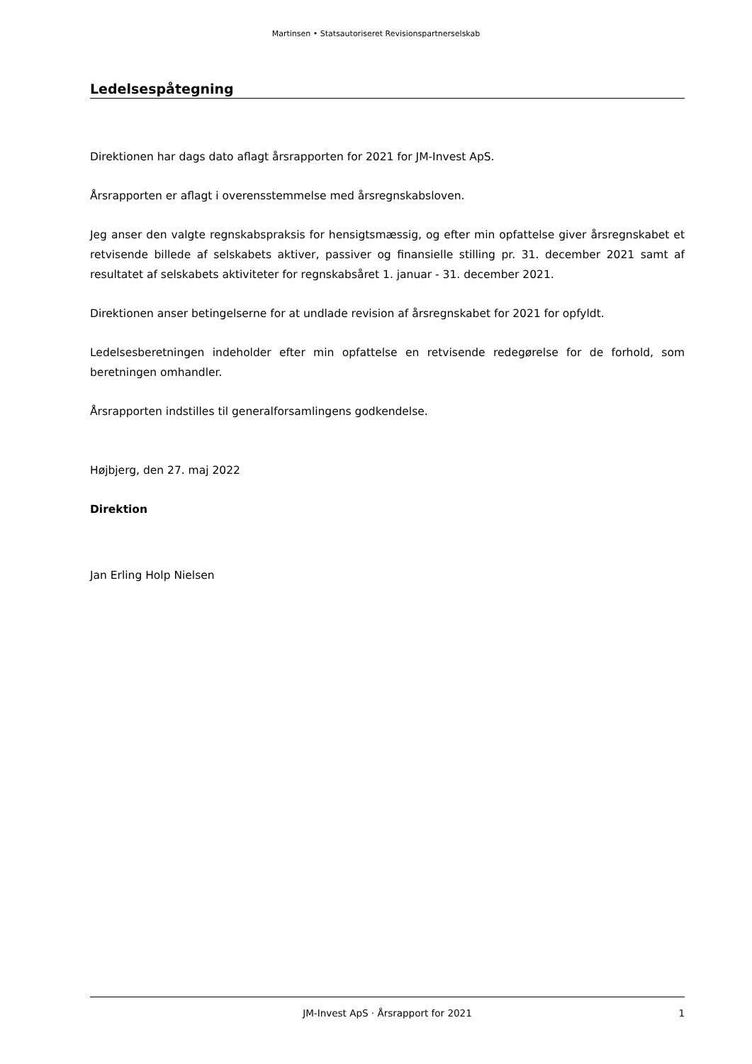Martinsen • Statsautoriseret Revisionspartnerselskab
Ledelsespåtegning
Direktionen har dags dato aflagt årsrapporten for 2021 for JM-Invest ApS.
Årsrapporten er aflagt i overensstemmelse med årsregnskabsloven.
Jeg anser den valgte regnskabspraksis for hensigtsmæssig, og efter min opfattelse giver årsregnskabet et retvisende billede af selskabets aktiver, passiver og finansielle stilling pr. 31. december 2021 samt af resultatet af selskabets aktiviteter for regnskabsåret 1. januar - 31. december 2021.
Direktionen anser betingelserne for at undlade revision af årsregnskabet for 2021 for opfyldt.
Ledelsesberetningen indeholder efter min opfattelse en retvisende redegørelse for de forhold, som beretningen omhandler.
Årsrapporten indstilles til generalforsamlingens godkendelse.
Højbjerg, den 27. maj 2022
Direktion
Jan Erling Holp Nielsen
JM-Invest ApS · Årsrapport for 2021 1